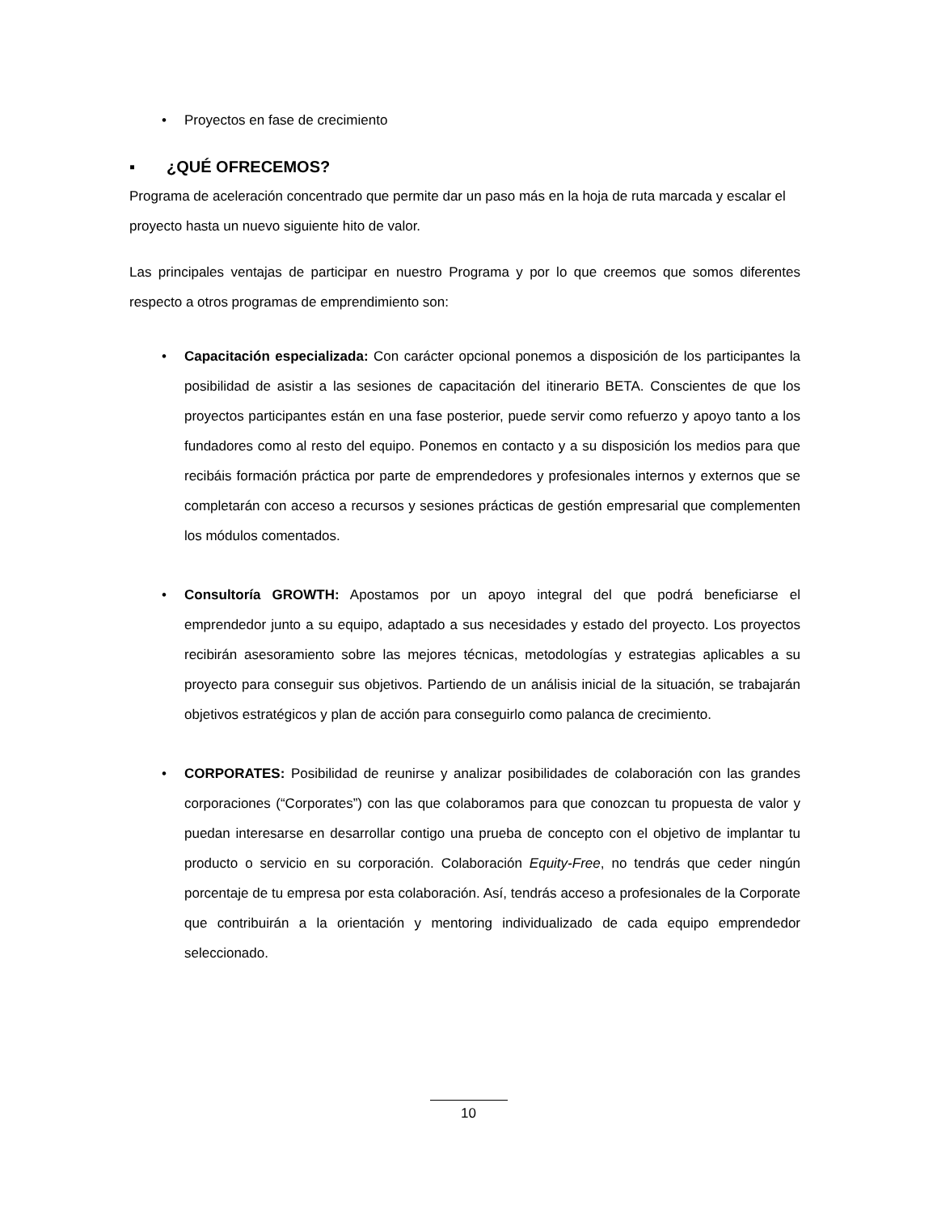• Proyectos en fase de crecimiento
▪ ¿QUÉ OFRECEMOS?
Programa de aceleración concentrado que permite dar un paso más en la hoja de ruta marcada y escalar el proyecto hasta un nuevo siguiente hito de valor.
Las principales ventajas de participar en nuestro Programa y por lo que creemos que somos diferentes respecto a otros programas de emprendimiento son:
• Capacitación especializada: Con carácter opcional ponemos a disposición de los participantes la posibilidad de asistir a las sesiones de capacitación del itinerario BETA. Conscientes de que los proyectos participantes están en una fase posterior, puede servir como refuerzo y apoyo tanto a los fundadores como al resto del equipo. Ponemos en contacto y a su disposición los medios para que recibáis formación práctica por parte de emprendedores y profesionales internos y externos que se completarán con acceso a recursos y sesiones prácticas de gestión empresarial que complementen los módulos comentados.
• Consultoría GROWTH: Apostamos por un apoyo integral del que podrá beneficiarse el emprendedor junto a su equipo, adaptado a sus necesidades y estado del proyecto. Los proyectos recibirán asesoramiento sobre las mejores técnicas, metodologías y estrategias aplicables a su proyecto para conseguir sus objetivos. Partiendo de un análisis inicial de la situación, se trabajarán objetivos estratégicos y plan de acción para conseguirlo como palanca de crecimiento.
• CORPORATES: Posibilidad de reunirse y analizar posibilidades de colaboración con las grandes corporaciones (“Corporates”) con las que colaboramos para que conozcan tu propuesta de valor y puedan interesarse en desarrollar contigo una prueba de concepto con el objetivo de implantar tu producto o servicio en su corporación. Colaboración Equity-Free, no tendrás que ceder ningún porcentaje de tu empresa por esta colaboración. Así, tendrás acceso a profesionales de la Corporate que contribuirán a la orientación y mentoring individualizado de cada equipo emprendedor seleccionado.
10